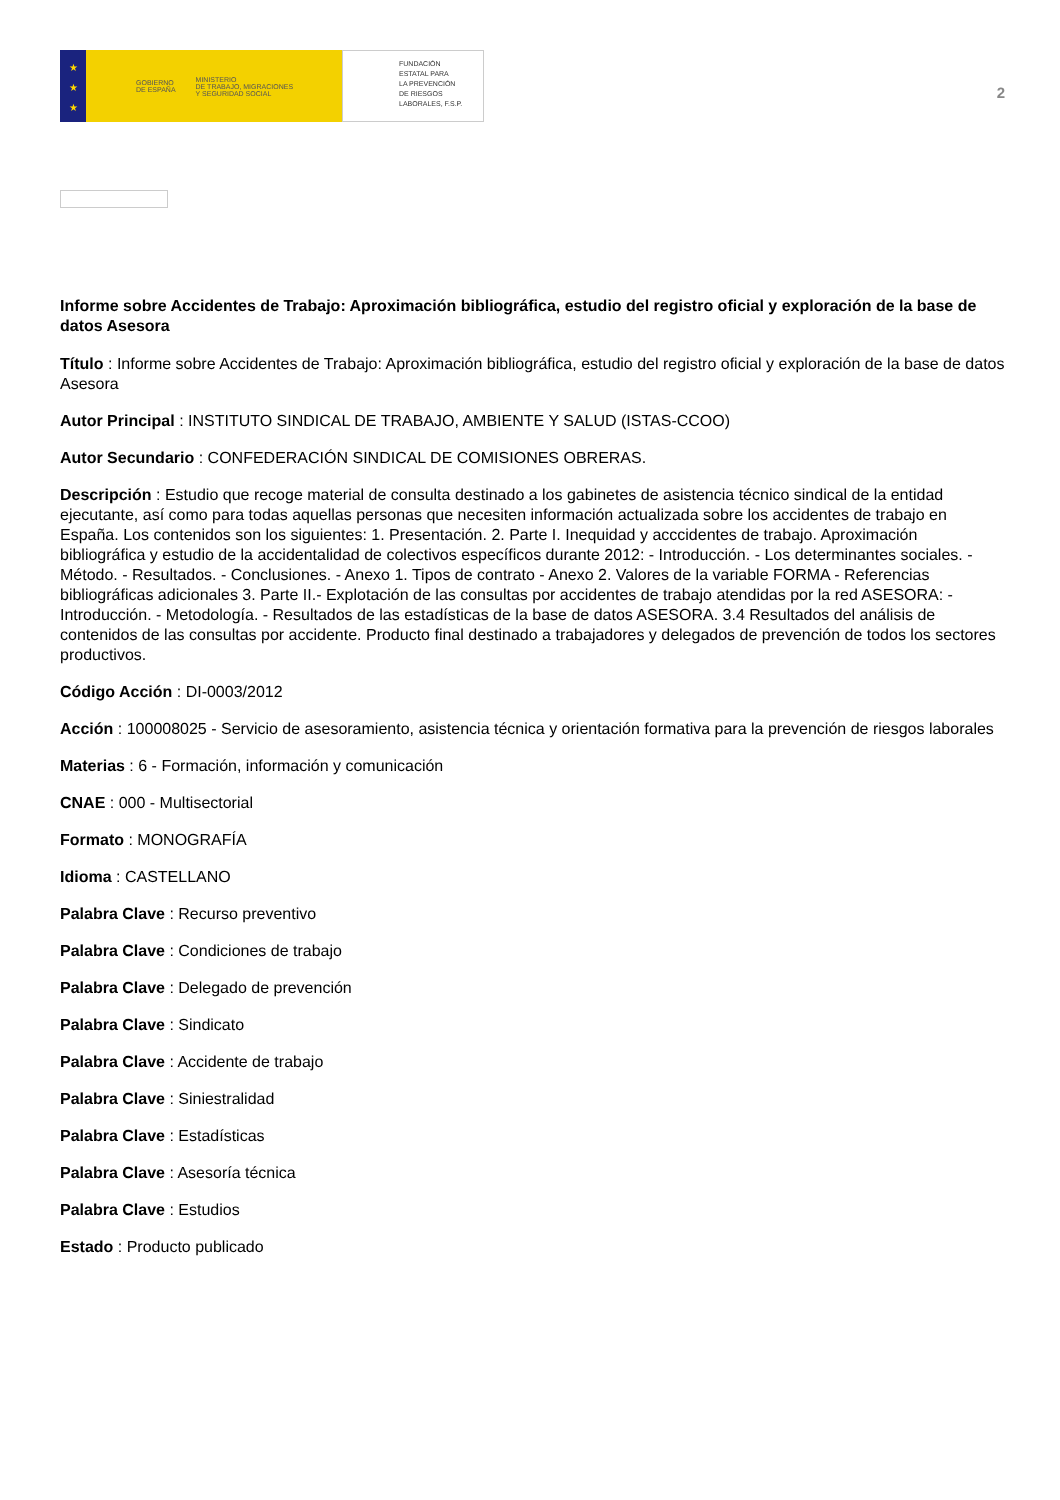★
★
★
GOBIERNO
DE ESPAÑA MINISTERIO
DE TRABAJO, MIGRACIONES
Y SEGURIDAD SOCIAL
FUNDACIÓN
ESTATAL PARA
LA PREVENCIÓN
DE RIESGOS
LABORALES, F.S.P.
2
Informe sobre Accidentes de Trabajo: Aproximación bibliográfica, estudio del registro oficial y exploración de la base de datos Asesora
Título : Informe sobre Accidentes de Trabajo: Aproximación bibliográfica, estudio del registro oficial y exploración de la base de datos Asesora
Autor Principal : INSTITUTO SINDICAL DE TRABAJO, AMBIENTE Y SALUD (ISTAS-CCOO)
Autor Secundario : CONFEDERACIÓN SINDICAL DE COMISIONES OBRERAS.
Descripción : Estudio que recoge material de consulta destinado a los gabinetes de asistencia técnico sindical de la entidad ejecutante, así como para todas aquellas personas que necesiten información actualizada sobre los accidentes de trabajo en España. Los contenidos son los siguientes: 1. Presentación. 2. Parte I. Inequidad y acccidentes de trabajo. Aproximación bibliográfica y estudio de la accidentalidad de colectivos específicos durante 2012: - Introducción. - Los determinantes sociales. - Método. - Resultados. - Conclusiones. - Anexo 1. Tipos de contrato - Anexo 2. Valores de la variable FORMA - Referencias bibliográficas adicionales 3. Parte II.- Explotación de las consultas por accidentes de trabajo atendidas por la red ASESORA: - Introducción. - Metodología. - Resultados de las estadísticas de la base de datos ASESORA. 3.4 Resultados del análisis de contenidos de las consultas por accidente. Producto final destinado a trabajadores y delegados de prevención de todos los sectores productivos.
Código Acción : DI-0003/2012
Acción : 100008025 - Servicio de asesoramiento, asistencia técnica y orientación formativa para la prevención de riesgos laborales
Materias : 6 - Formación, información y comunicación
CNAE : 000 - Multisectorial
Formato : MONOGRAFÍA
Idioma : CASTELLANO
Palabra Clave : Recurso preventivo
Palabra Clave : Condiciones de trabajo
Palabra Clave : Delegado de prevención
Palabra Clave : Sindicato
Palabra Clave : Accidente de trabajo
Palabra Clave : Siniestralidad
Palabra Clave : Estadísticas
Palabra Clave : Asesoría técnica
Palabra Clave : Estudios
Estado : Producto publicado